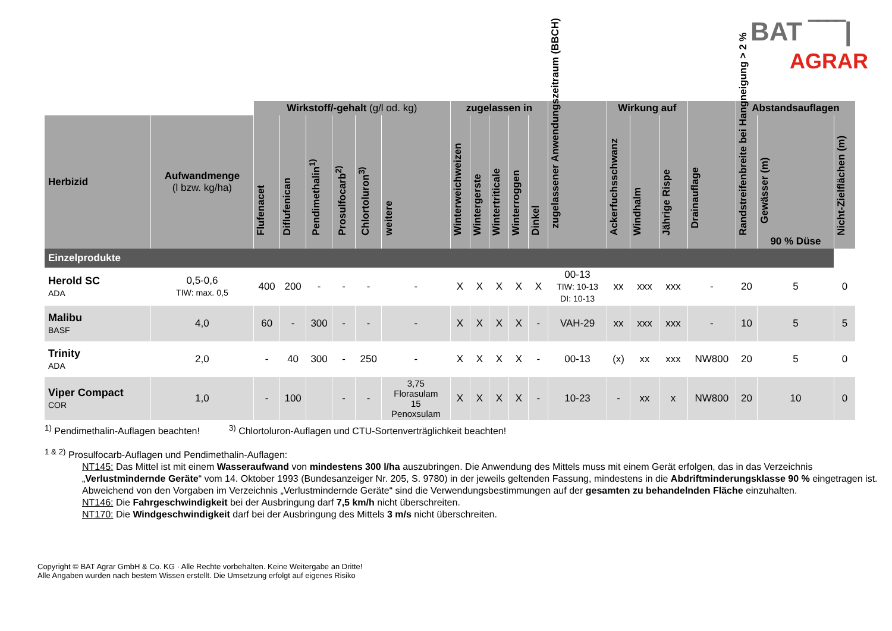BAT ‾‾‾‾|
AGRAR
| | | Wirkstoff/-gehalt (g/l od. kg) | | | | | | zugelassen in | | | | | zugelassener Anwendungszeitraum (BBCH) | Wirkung auf | | | Drainauflage | Abstandsauflagen | | |
| --- | --- | --- | --- | --- | --- | --- | --- | --- | --- | --- | --- | --- | --- | --- | --- | --- | --- | --- | --- | --- |
| Herbizid | Aufwandmenge (l bzw. kg/ha) | Flufenacet | Diflufenican | Pendimethalin<sup>1)</sup> | Prosulfocarb<sup>2)</sup> | Chlortoluron<sup>3)</sup> | weitere | Winterweichweizen | Wintergerste | Wintertriticale | Winterroggen | Dinkel | | Ackerfuchsschwanz | Windhalm | Jährige Rispe | | Randstreifenbreite bei Hangneigung > 2 % | Gewässer (m) 90 % Düse | Nicht-Zielflächen (m) |
| Einzelprodukte | | | | | | | | | | | | | | | | | | | | |
| Herold SC ADA | 0,5-0,6 TIW: max. 0,5 | 400 | 200 | - | - | - | - | X | X | X | X | X | 00-13 TIW: 10-13 DI: 10-13 | xx | xxx | xxx | - | 20 | 5 | 0 |
| Malibu BASF | 4,0 | 60 | - | 300 | - | - | - | X | X | X | X | - | VAH-29 | xx | xxx | xxx | - | 10 | 5 | 5 |
| Trinity ADA | 2,0 | - | 40 | 300 | - | 250 | - | X | X | X | X | - | 00-13 | (x) | xx | xxx | NW800 | 20 | 5 | 0 |
| Viper Compact COR | 1,0 | - | 100 | | - | - | 3,75 Florasulam 15 Penoxsulam | X | X | X | X | - | 10-23 | - | xx | x | NW800 | 20 | 10 | 0 |
<sup>1)</sup> Pendimethalin-Auflagen beachten! <sup>3)</sup> Chlortoluron-Auflagen und CTU-Sortenverträglichkeit beachten!
<sup>1 & 2)</sup> Prosulfocarb-Auflagen und Pendimethalin-Auflagen:
NT145: Das Mittel ist mit einem Wasseraufwand von mindestens 300 l/ha auszubringen. Die Anwendung des Mittels muss mit einem Gerät erfolgen, das in das Verzeichnis „Verlustmindernde Geräte“ vom 14. Oktober 1993 (Bundesanzeiger Nr. 205, S. 9780) in der jeweils geltenden Fassung, mindestens in die Abdriftminderungsklasse 90 % eingetragen ist. Abweichend von den Vorgaben im Verzeichnis „Verlustmindernde Geräte“ sind die Verwendungsbestimmungen auf der gesamten zu behandelnden Fläche einzuhalten.
NT146: Die Fahrgeschwindigkeit bei der Ausbringung darf 7,5 km/h nicht überschreiten.
NT170: Die Windgeschwindigkeit darf bei der Ausbringung des Mittels 3 m/s nicht überschreiten.
Copyright © BAT Agrar GmbH & Co. KG · Alle Rechte vorbehalten. Keine Weitergabe an Dritte!
Alle Angaben wurden nach bestem Wissen erstellt. Die Umsetzung erfolgt auf eigenes Risiko